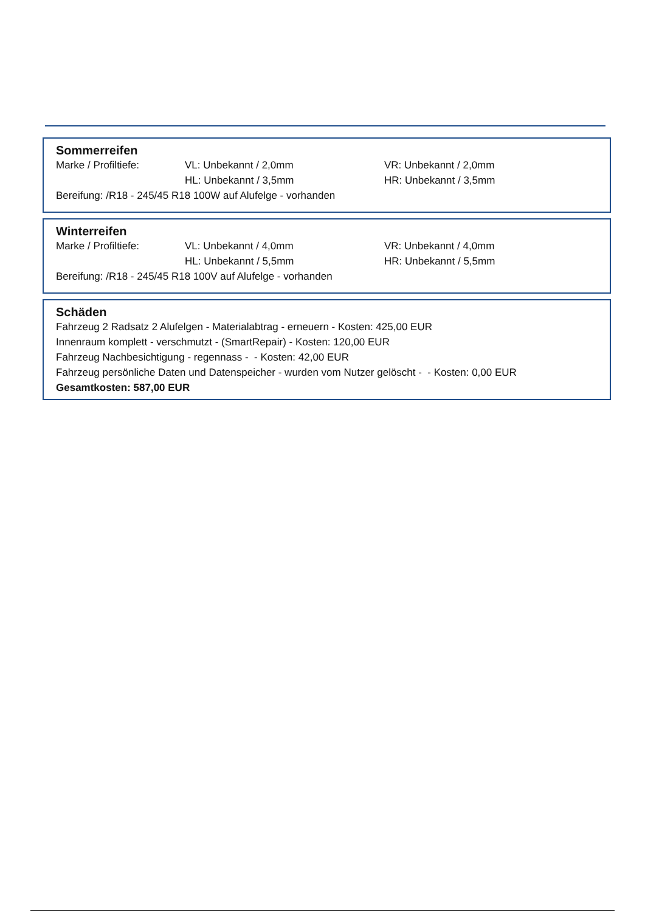Sommerreifen
Marke / Profiltiefe: VL: Unbekannt / 2,0mm VR: Unbekannt / 2,0mm
HL: Unbekannt / 3,5mm HR: Unbekannt / 3,5mm
Bereifung: /R18 - 245/45 R18 100W auf Alufelge - vorhanden
Winterreifen
Marke / Profiltiefe: VL: Unbekannt / 4,0mm VR: Unbekannt / 4,0mm
HL: Unbekannt / 5,5mm HR: Unbekannt / 5,5mm
Bereifung: /R18 - 245/45 R18 100V auf Alufelge - vorhanden
Schäden
Fahrzeug 2 Radsatz 2 Alufelgen - Materialabtrag - erneuern - Kosten: 425,00 EUR
Innenraum komplett - verschmutzt - (SmartRepair) - Kosten: 120,00 EUR
Fahrzeug Nachbesichtigung - regennass - - Kosten: 42,00 EUR
Fahrzeug persönliche Daten und Datenspeicher - wurden vom Nutzer gelöscht - - Kosten: 0,00 EUR
Gesamtkosten: 587,00 EUR